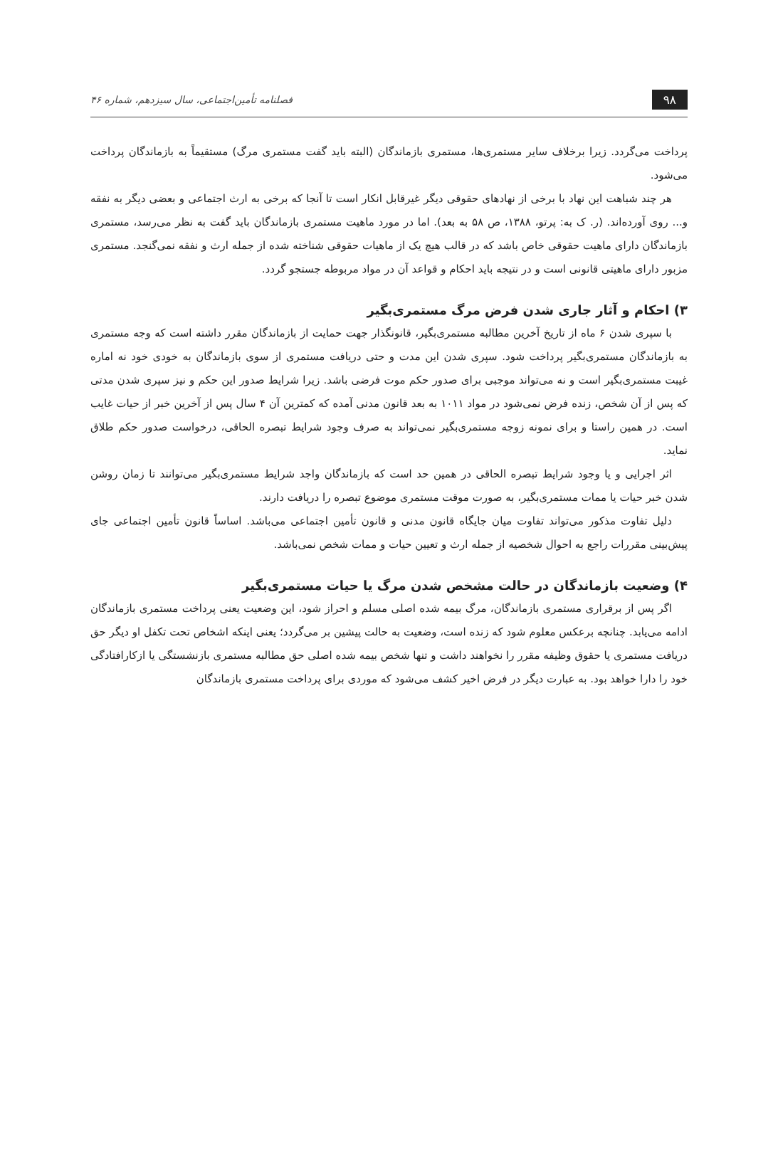۹۸ فصلنامه تأمین‌اجتماعی، سال سیزدهم، شماره ۴۶
پرداخت می‌گردد. زیرا برخلاف سایر مستمری‌ها، مستمری بازماندگان (البته باید گفت مستمری مرگ) مستقیماً به بازماندگان پرداخت می‌شود.
هر چند شباهت این نهاد با برخی از نهادهای حقوقی دیگر غیرقابل انکار است تا آنجا که برخی به ارث اجتماعی و بعضی دیگر به نفقه و... روی آورده‌اند. (ر. ک به: پرتو، ۱۳۸۸، ص ۵۸ به بعد). اما در مورد ماهیت مستمری بازماندگان باید گفت به نظر می‌رسد، مستمری بازماندگان دارای ماهیت حقوقی خاص باشد که در قالب هیچ یک از ماهیات حقوقی شناخته شده از جمله ارث و نفقه نمی‌گنجد. مستمری مزبور دارای ماهیتی قانونی است و در نتیجه باید احکام و قواعد آن در مواد مربوطه جستجو گردد.
۳) احکام و آثار جاری شدن فرض مرگ مستمری‌بگیر
با سپری شدن ۶ ماه از تاریخ آخرین مطالبه مستمری‌بگیر، قانونگذار جهت حمایت از بازماندگان مقرر داشته است که وجه مستمری به بازماندگان مستمری‌بگیر پرداخت شود. سپری شدن این مدت و حتی دریافت مستمری از سوی بازماندگان به خودی خود نه اماره غیبت مستمری‌بگیر است و نه می‌تواند موجبی برای صدور حکم موت فرضی باشد. زیرا شرایط صدور این حکم و نیز سپری شدن مدتی که پس از آن شخص، زنده فرض نمی‌شود در مواد ۱۰۱۱ به بعد قانون مدنی آمده که کمترین آن ۴ سال پس از آخرین خبر از حیات غایب است. در همین راستا و برای نمونه زوجه مستمری‌بگیر نمی‌تواند به صرف وجود شرایط تبصره الحاقی، درخواست صدور حکم طلاق نماید.
اثر اجرایی و یا وجود شرایط تبصره الحاقی در همین حد است که بازماندگان واجد شرایط مستمری‌بگیر می‌توانند تا زمان روشن شدن خبر حیات یا ممات مستمری‌بگیر، به صورت موقت مستمری موضوع تبصره را دریافت دارند.
دلیل تفاوت مذکور می‌تواند تفاوت میان جایگاه قانون مدنی و قانون تأمین اجتماعی می‌باشد. اساساً قانون تأمین اجتماعی جای پیش‌بینی مقررات راجع به احوال شخصیه از جمله ارث و تعیین حیات و ممات شخص نمی‌باشد.
۴) وضعیت بازماندگان در حالت مشخص شدن مرگ یا حیات مستمری‌بگیر
اگر پس از برقراری مستمری بازماندگان، مرگ بیمه شده اصلی مسلم و احراز شود، این وضعیت یعنی پرداخت مستمری بازماندگان ادامه می‌یابد. چنانچه برعکس معلوم شود که زنده است، وضعیت به حالت پیشین بر می‌گردد؛ یعنی اینکه اشخاص تحت تکفل او دیگر حق دریافت مستمری یا حقوق وظیفه مقرر را نخواهند داشت و تنها شخص بیمه شده اصلی حق مطالبه مستمری بازنشستگی یا ازکارافتادگی خود را دارا خواهد بود. به عبارت دیگر در فرض اخیر کشف می‌شود که موردی برای پرداخت مستمری بازماندگان